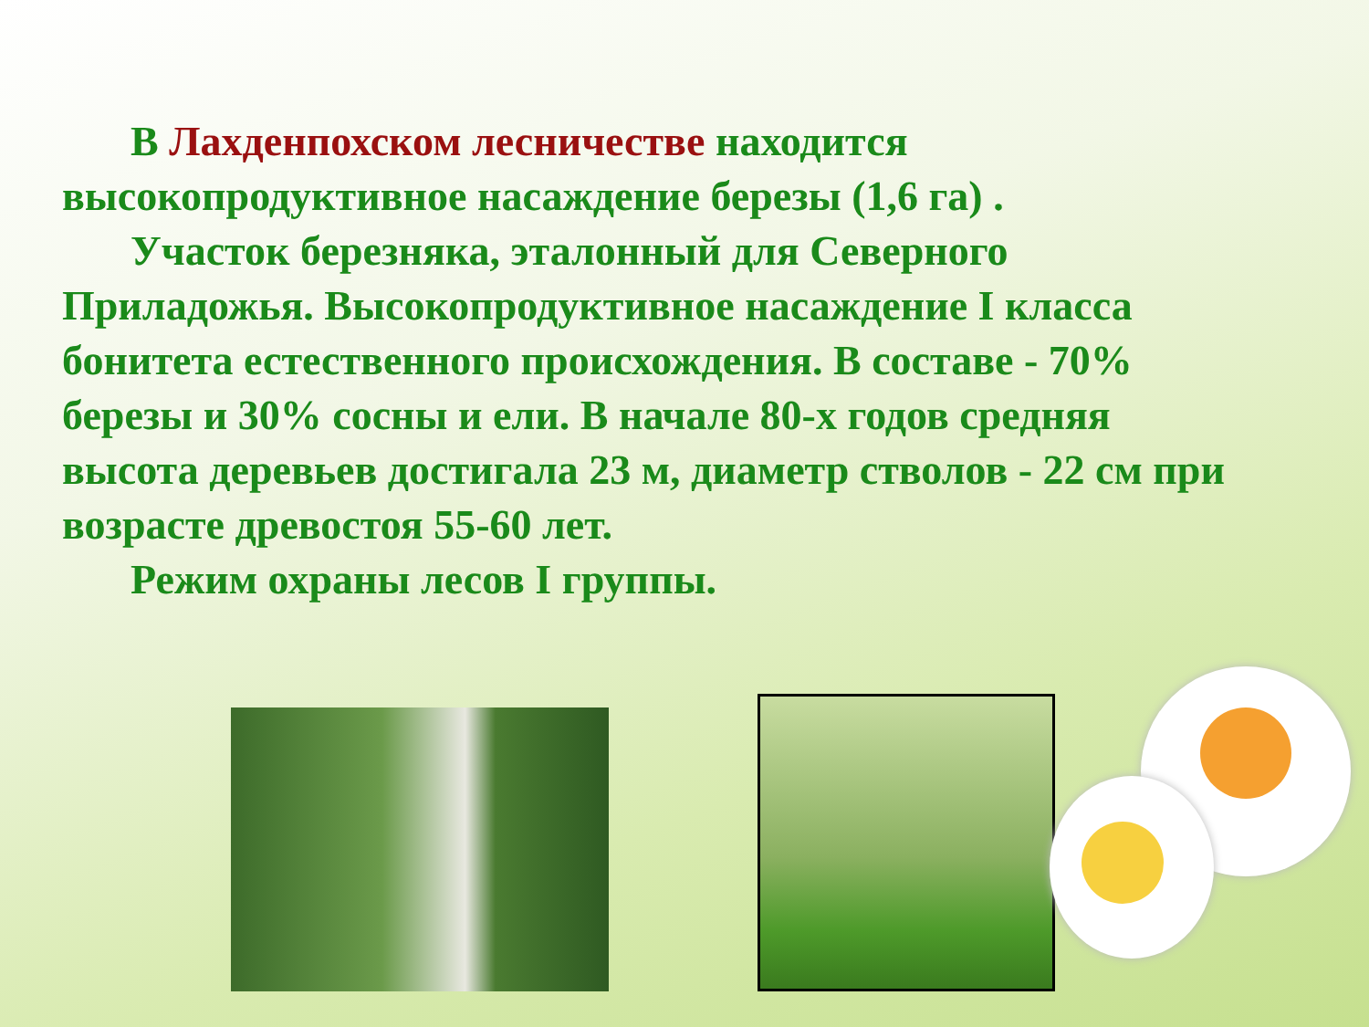В Лахденпохском лесничестве находится высокопродуктивное насаждение березы (1,6 га) .
Участок березняка, эталонный для Северного Приладожья. Высокопродуктивное насаждение I класса бонитета естественного происхождения. В составе - 70% березы и 30% сосны и ели. В начале 80-х годов средняя высота деревьев достигала 23 м, диаметр стволов - 22 см при возрасте древостоя 55-60 лет.
Режим охраны лесов I группы.